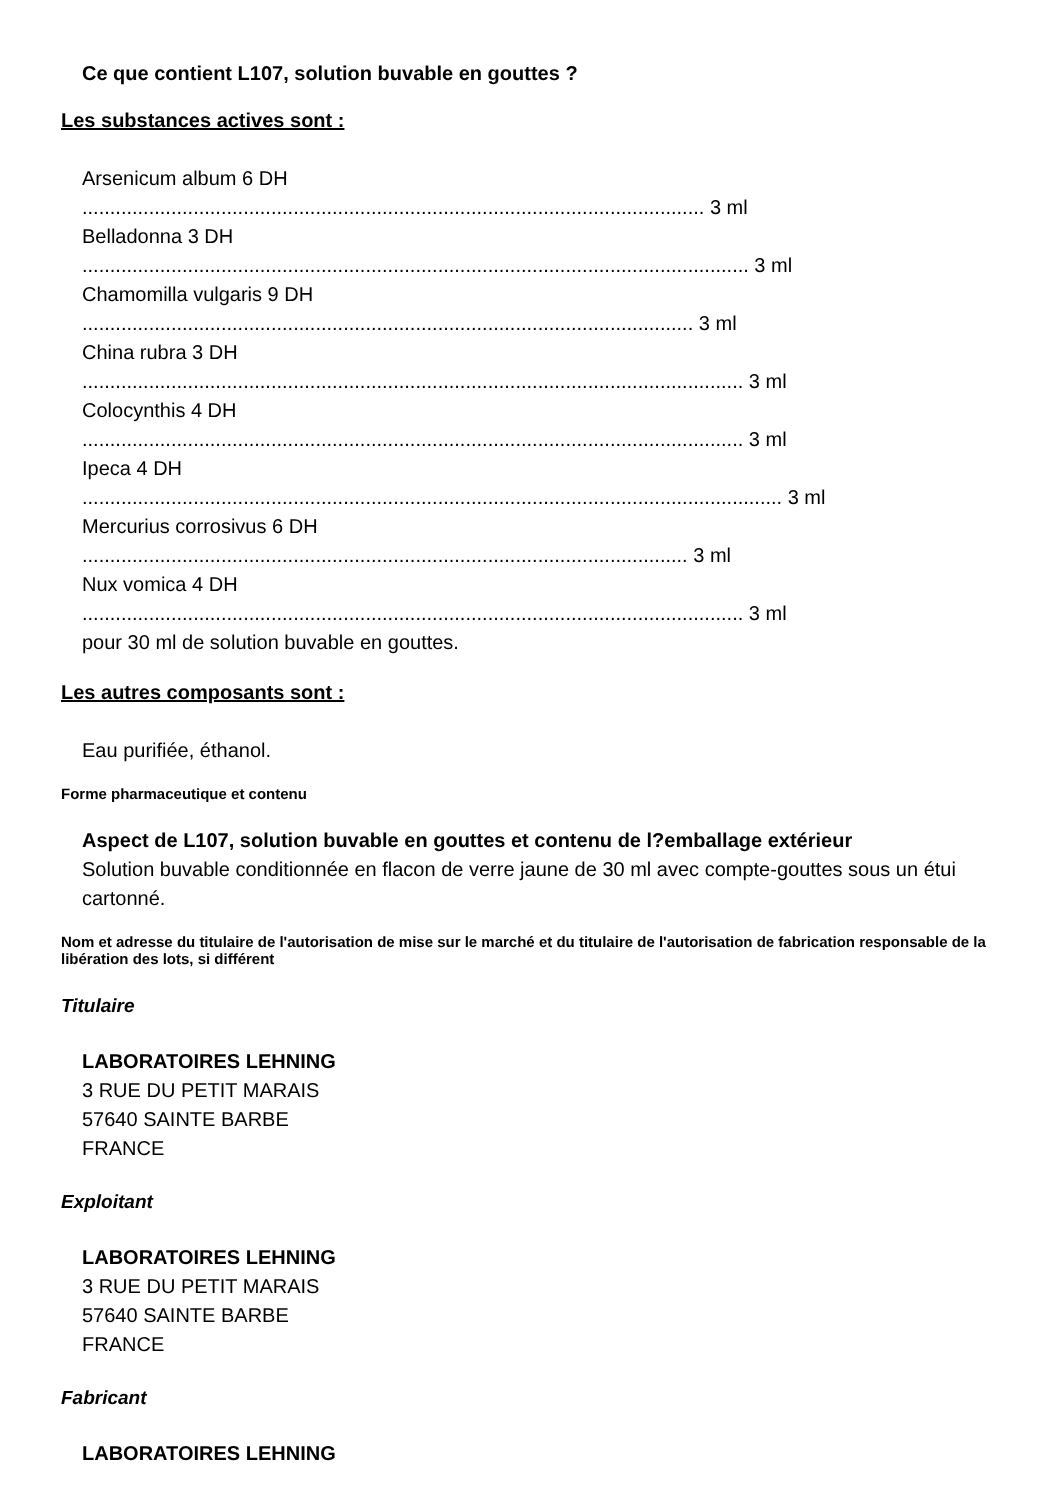Ce que contient L107, solution buvable en gouttes ?
Les substances actives sont :
Arsenicum album 6 DH
................................................................................................................ 3 ml
Belladonna 3 DH
........................................................................................................................ 3 ml
Chamomilla vulgaris 9 DH
.............................................................................................................. 3 ml
China rubra 3 DH
....................................................................................................................... 3 ml
Colocynthis 4 DH
....................................................................................................................... 3 ml
Ipeca 4 DH
.............................................................................................................................. 3 ml
Mercurius corrosivus 6 DH
............................................................................................................. 3 ml
Nux vomica 4 DH
....................................................................................................................... 3 ml
pour 30 ml de solution buvable en gouttes.
Les autres composants sont :
Eau purifiée, éthanol.
Forme pharmaceutique et contenu
Aspect de L107, solution buvable en gouttes et contenu de l?emballage extérieur
Solution buvable conditionnée en flacon de verre jaune de 30 ml avec compte-gouttes sous un étui cartonné.
Nom et adresse du titulaire de l'autorisation de mise sur le marché et du titulaire de l'autorisation de fabrication responsable de la libération des lots, si différent
Titulaire
LABORATOIRES LEHNING
3 RUE DU PETIT MARAIS
57640 SAINTE BARBE
FRANCE
Exploitant
LABORATOIRES LEHNING
3 RUE DU PETIT MARAIS
57640 SAINTE BARBE
FRANCE
Fabricant
LABORATOIRES LEHNING